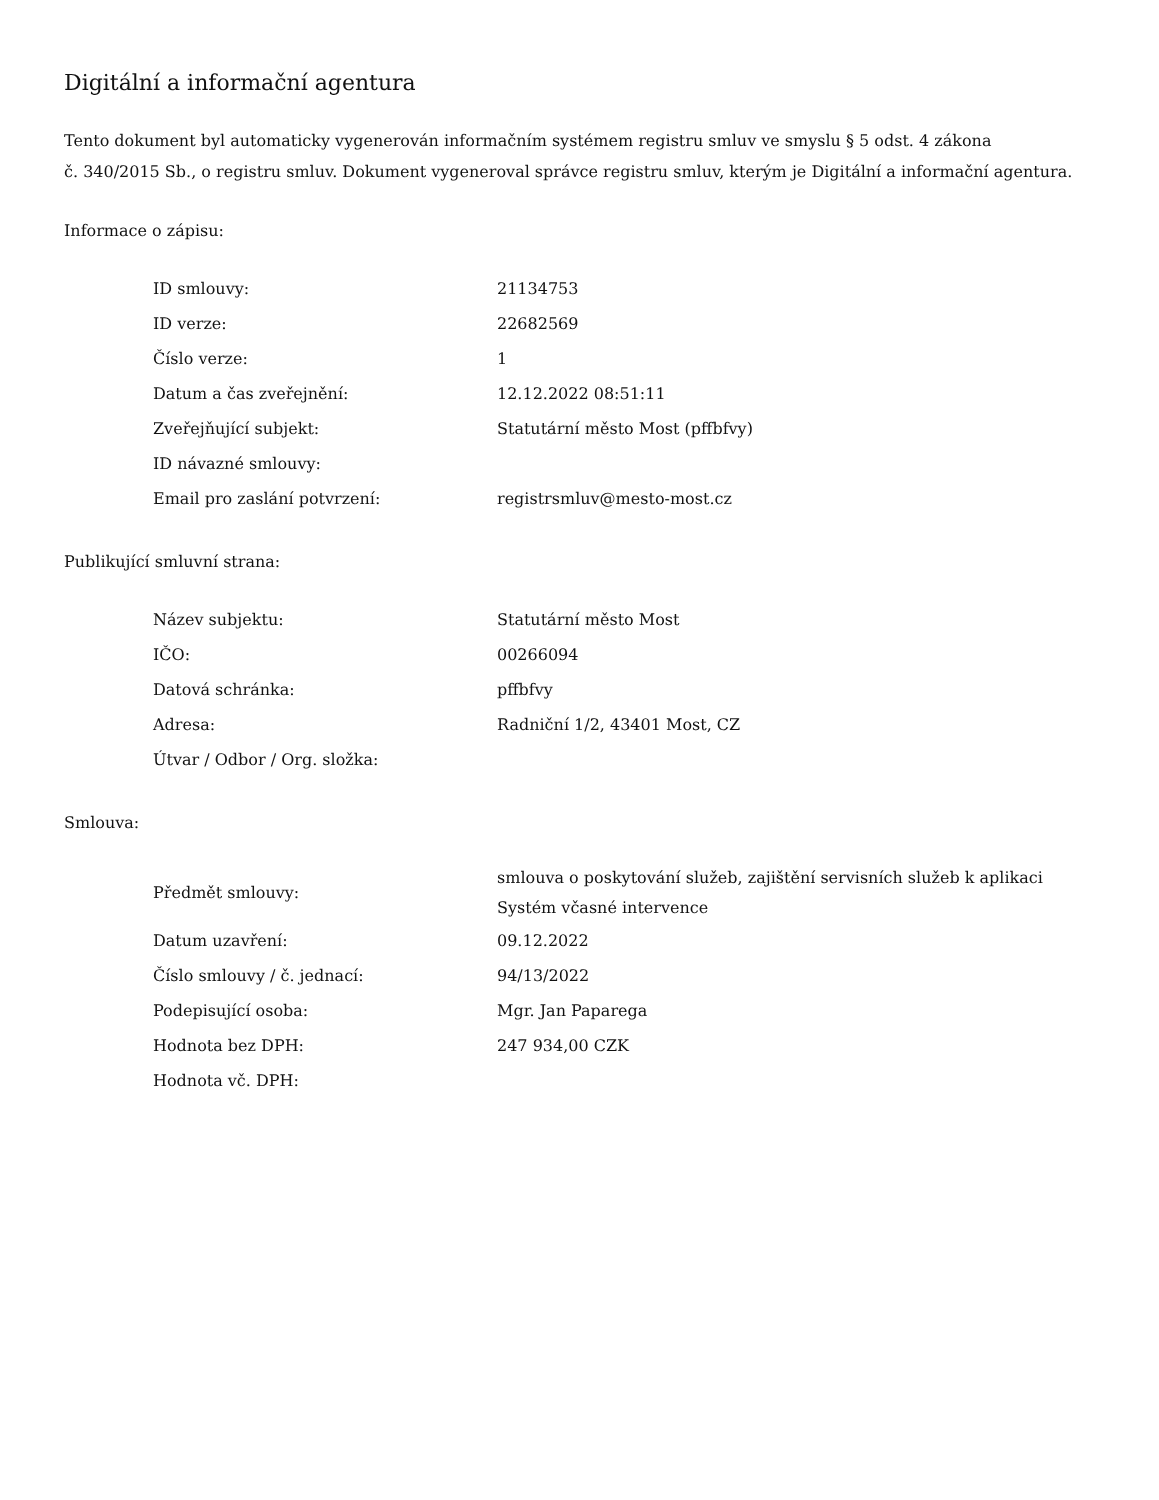Digitální a informační agentura
Tento dokument byl automaticky vygenerován informačním systémem registru smluv ve smyslu § 5 odst. 4 zákona
č. 340/2015 Sb., o registru smluv. Dokument vygeneroval správce registru smluv, kterým je Digitální a informační agentura.
Informace o zápisu:
| ID smlouvy: | 21134753 |
| ID verze: | 22682569 |
| Číslo verze: | 1 |
| Datum a čas zveřejnění: | 12.12.2022 08:51:11 |
| Zveřejňující subjekt: | Statutární město Most (pffbfvy) |
| ID návazné smlouvy: | |
| Email pro zaslání potvrzení: | registrsmluv@mesto-most.cz |
Publikující smluvní strana:
| Název subjektu: | Statutární město Most |
| IČO: | 00266094 |
| Datová schránka: | pffbfvy |
| Adresa: | Radniční 1/2, 43401 Most, CZ |
| Útvar / Odbor / Org. složka: | |
Smlouva:
| Předmět smlouvy: | smlouva o poskytování služeb, zajištění servisních služeb k aplikaci Systém včasné intervence |
| Datum uzavření: | 09.12.2022 |
| Číslo smlouvy / č. jednací: | 94/13/2022 |
| Podepisující osoba: | Mgr. Jan Paparega |
| Hodnota bez DPH: | 247 934,00 CZK |
| Hodnota vč. DPH: | |